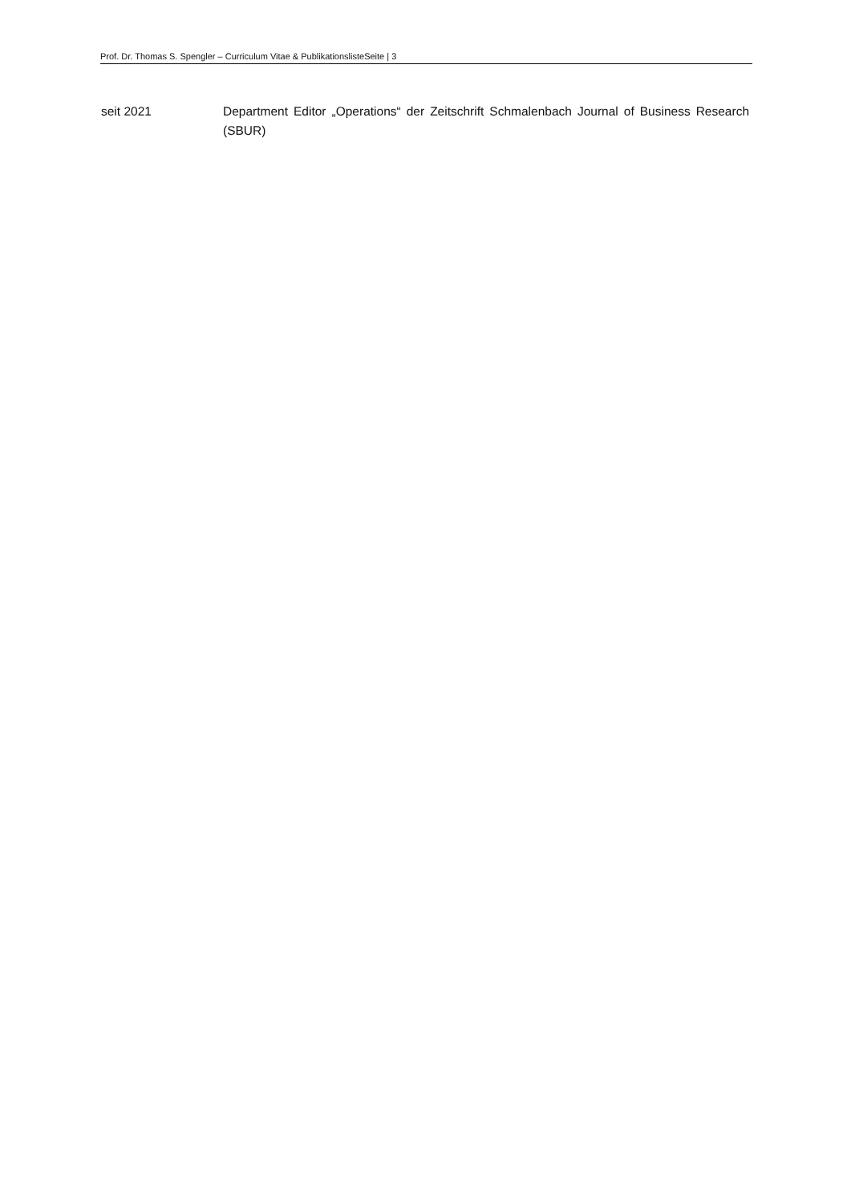Prof. Dr. Thomas S. Spengler – Curriculum Vitae & PublikationslisteSeite | 3
seit 2021 Department Editor „Operations“ der Zeitschrift Schmalenbach Journal of Business Research (SBUR)